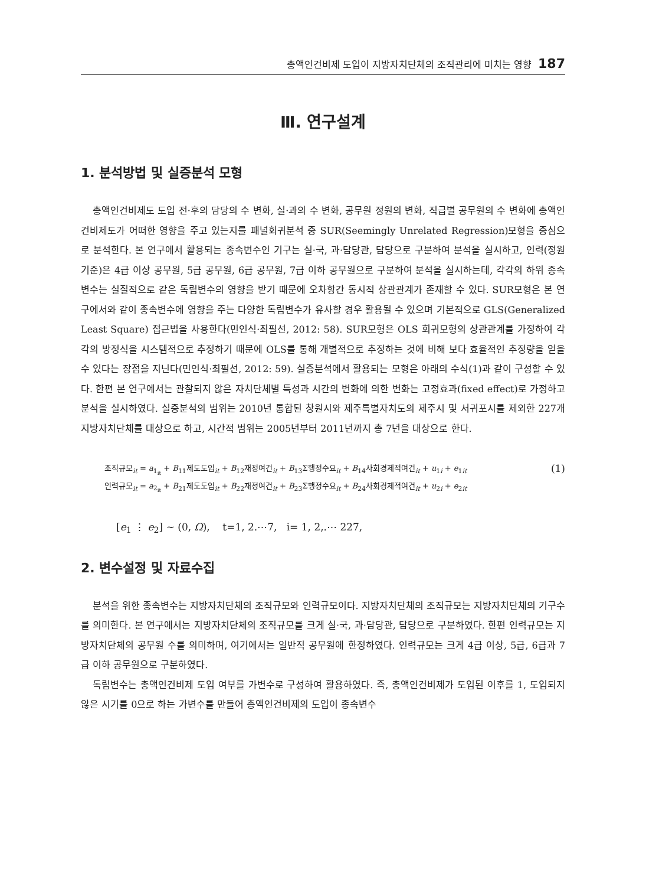총액인건비제 도입이 지방자치단체의 조직관리에 미치는 영향 187
Ⅲ. 연구설계
1. 분석방법 및 실증분석 모형
총액인건비제도 도입 전·후의 담당의 수 변화, 실·과의 수 변화, 공무원 정원의 변화, 직급별 공무원의 수 변화에 총액인건비제도가 어떠한 영향을 주고 있는지를 패널회귀분석 중 SUR(Seemingly Unrelated Regression)모형을 중심으로 분석한다. 본 연구에서 활용되는 종속변수인 기구는 실·국, 과·담당관, 담당으로 구분하여 분석을 실시하고, 인력(정원 기준)은 4급 이상 공무원, 5급 공무원, 6급 공무원, 7급 이하 공무원으로 구분하여 분석을 실시하는데, 각각의 하위 종속변수는 실질적으로 같은 독립변수의 영향을 받기 때문에 오차항간 동시적 상관관계가 존재할 수 있다. SUR모형은 본 연구에서와 같이 종속변수에 영향을 주는 다양한 독립변수가 유사할 경우 활용될 수 있으며 기본적으로 GLS(Generalized Least Square) 접근법을 사용한다(민인식·최필선, 2012: 58). SUR모형은 OLS 회귀모형의 상관관계를 가정하여 각각의 방정식을 시스템적으로 추정하기 때문에 OLS를 통해 개별적으로 추정하는 것에 비해 보다 효율적인 추정량을 얻을 수 있다는 장점을 지닌다(민인식·최필선, 2012: 59). 실증분석에서 활용되는 모형은 아래의 수식(1)과 같이 구성할 수 있다. 한편 본 연구에서는 관찰되지 않은 자치단체별 특성과 시간의 변화에 의한 변화는 고정효과(fixed effect)로 가정하고 분석을 실시하였다. 실증분석의 범위는 2010년 통합된 창원시와 제주특별자치도의 제주시 및 서귀포시를 제외한 227개 지방자치단체를 대상으로 하고, 시간적 범위는 2005년부터 2011년까지 총 7년을 대상으로 한다.
조직규모<sub>it</sub> = a<sub>1<sub>it</sub></sub> + B<sub>11</sub>제도도입<sub>it</sub> + B<sub>12</sub>재정여건<sub>it</sub> + B<sub>13</sub>Σ행정수요<sub>it</sub> + B<sub>14</sub>사회경제적여건<sub>it</sub> + u<sub>1i</sub> + e<sub>1it</sub>
인력규모<sub>it</sub> = a<sub>2<sub>it</sub></sub> + B<sub>21</sub>제도도입<sub>it</sub> + B<sub>22</sub>재정여건<sub>it</sub> + B<sub>23</sub>Σ행정수요<sub>it</sub> + B<sub>24</sub>사회경제적여건<sub>it</sub> + u<sub>2i</sub> + e<sub>2it</sub>
(1)
[e<sub>1</sub> ⋮ e<sub>2</sub>] ~ (0, Ω), t=1, 2.⋯7, i= 1, 2,.⋯ 227,
2. 변수설정 및 자료수집
분석을 위한 종속변수는 지방자치단체의 조직규모와 인력규모이다. 지방자치단체의 조직규모는 지방자치단체의 기구수를 의미한다. 본 연구에서는 지방자치단체의 조직규모를 크게 실·국, 과·담당관, 담당으로 구분하였다. 한편 인력규모는 지방자치단체의 공무원 수를 의미하며, 여기에서는 일반직 공무원에 한정하였다. 인력규모는 크게 4급 이상, 5급, 6급과 7급 이하 공무원으로 구분하였다.
독립변수는 총액인건비제 도입 여부를 가변수로 구성하여 활용하였다. 즉, 총액인건비제가 도입된 이후를 1, 도입되지 않은 시기를 0으로 하는 가변수를 만들어 총액인건비제의 도입이 종속변수